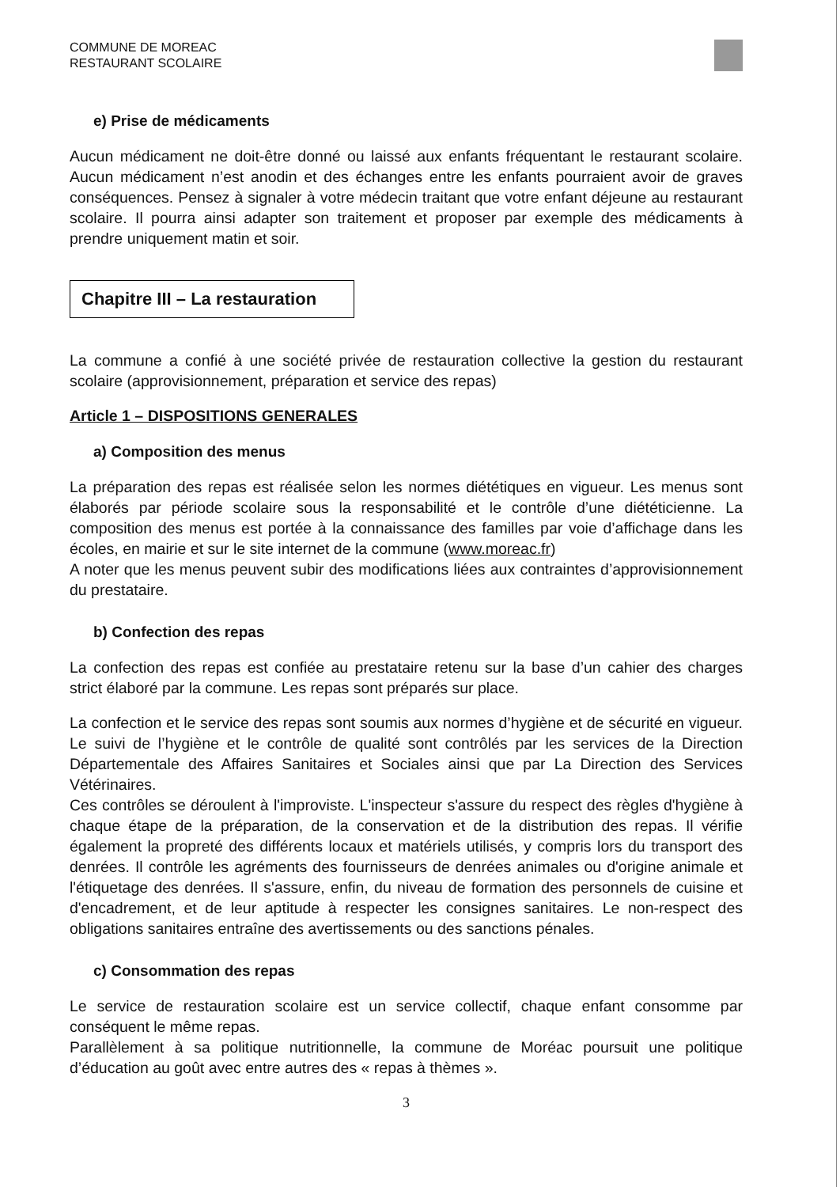COMMUNE DE MOREAC
RESTAURANT SCOLAIRE
e) Prise de médicaments
Aucun médicament ne doit-être donné ou laissé aux enfants fréquentant le restaurant scolaire. Aucun médicament n’est anodin et des échanges entre les enfants pourraient avoir de graves conséquences. Pensez à signaler à votre médecin traitant que votre enfant déjeune au restaurant scolaire. Il pourra ainsi adapter son traitement et proposer par exemple des médicaments à prendre uniquement matin et soir.
Chapitre III – La restauration
La commune a confié à une société privée de restauration collective la gestion du restaurant scolaire (approvisionnement, préparation et service des repas)
Article 1 – DISPOSITIONS GENERALES
a) Composition des menus
La préparation des repas est réalisée selon les normes diététiques en vigueur. Les menus sont élaborés par période scolaire sous la responsabilité et le contrôle d’une diététicienne. La composition des menus est portée à la connaissance des familles par voie d’affichage dans les écoles, en mairie et sur le site internet de la commune (www.moreac.fr)
A noter que les menus peuvent subir des modifications liées aux contraintes d’approvisionnement du prestataire.
b) Confection des repas
La confection des repas est confiée au prestataire retenu sur la base d’un cahier des charges strict élaboré par la commune. Les repas sont préparés sur place.
La confection et le service des repas sont soumis aux normes d’hygiène et de sécurité en vigueur. Le suivi de l’hygiène et le contrôle de qualité sont contrôlés par les services de la Direction Départementale des Affaires Sanitaires et Sociales ainsi que par La Direction des Services Vétérinaires.
Ces contrôles se déroulent à l'improviste. L'inspecteur s'assure du respect des règles d'hygiène à chaque étape de la préparation, de la conservation et de la distribution des repas. Il vérifie également la propreté des différents locaux et matériels utilisés, y compris lors du transport des denrées. Il contrôle les agréments des fournisseurs de denrées animales ou d'origine animale et l'étiquetage des denrées. Il s'assure, enfin, du niveau de formation des personnels de cuisine et d'encadrement, et de leur aptitude à respecter les consignes sanitaires. Le non-respect des obligations sanitaires entraîne des avertissements ou des sanctions pénales.
c) Consommation des repas
Le service de restauration scolaire est un service collectif, chaque enfant consomme par conséquent le même repas.
Parallèlement à sa politique nutritionnelle, la commune de Moréac poursuit une politique d’éducation au goût avec entre autres des « repas à thèmes ».
3